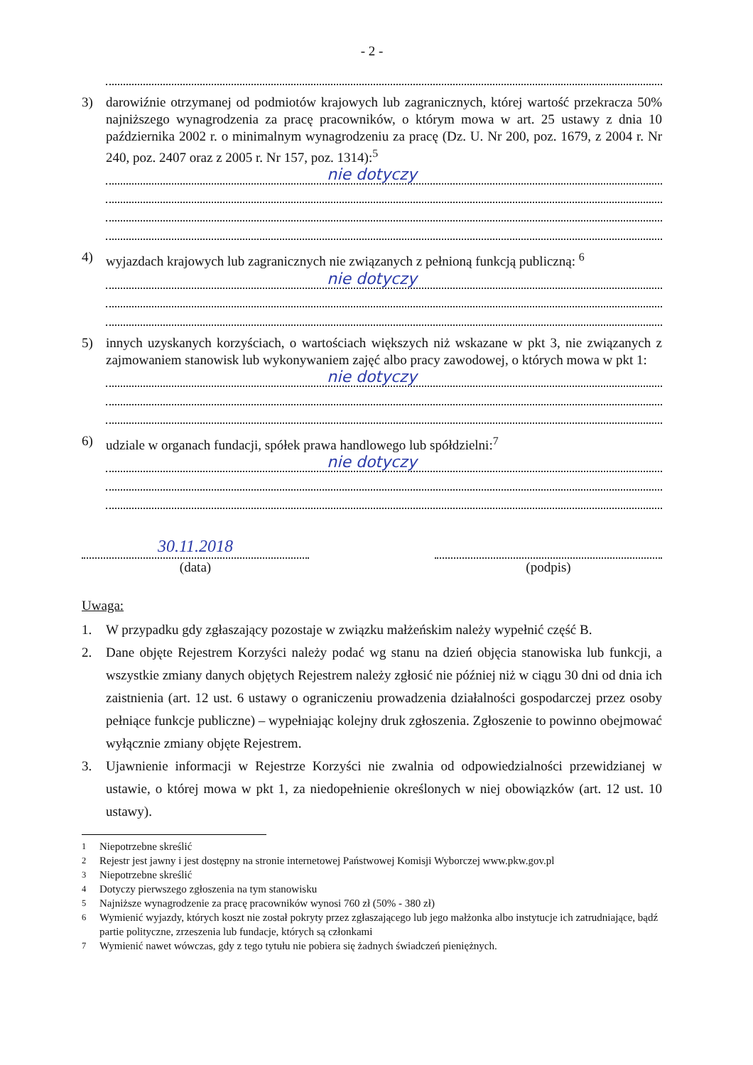- 2 -
3) darowiźnie otrzymanej od podmiotów krajowych lub zagranicznych, której wartość przekracza 50% najniższego wynagrodzenia za pracę pracowników, o którym mowa w art. 25 ustawy z dnia 10 października 2002 r. o minimalnym wynagrodzeniu za pracę (Dz. U. Nr 200, poz. 1679, z 2004 r. Nr 240, poz. 2407 oraz z 2005 r. Nr 157, poz. 1314):<sup>5</sup>
nie dotyczy
4) wyjazdach krajowych lub zagranicznych nie związanych z pełnioną funkcją publiczną: <sup>6</sup>
nie dotyczy
5) innych uzyskanych korzyściach, o wartościach większych niż wskazane w pkt 3, nie związanych z zajmowaniem stanowisk lub wykonywaniem zajęć albo pracy zawodowej, o których mowa w pkt 1:
nie dotyczy
6) udziale w organach fundacji, spółek prawa handlowego lub spółdzielni:<sup>7</sup>
nie dotyczy
30.11.2018
(data)
(podpis)
Uwaga:
1. W przypadku gdy zgłaszający pozostaje w związku małżeńskim należy wypełnić część B.
2. Dane objęte Rejestrem Korzyści należy podać wg stanu na dzień objęcia stanowiska lub funkcji, a wszystkie zmiany danych objętych Rejestrem należy zgłosić nie później niż w ciągu 30 dni od dnia ich zaistnienia (art. 12 ust. 6 ustawy o ograniczeniu prowadzenia działalności gospodarczej przez osoby pełniące funkcje publiczne) – wypełniając kolejny druk zgłoszenia. Zgłoszenie to powinno obejmować wyłącznie zmiany objęte Rejestrem.
3. Ujawnienie informacji w Rejestrze Korzyści nie zwalnia od odpowiedzialności przewidzianej w ustawie, o której mowa w pkt 1, za niedopełnienie określonych w niej obowiązków (art. 12 ust. 10 ustawy).
<sup>1</sup> Niepotrzebne skreślić
<sup>2</sup> Rejestr jest jawny i jest dostępny na stronie internetowej Państwowej Komisji Wyborczej www.pkw.gov.pl
<sup>3</sup> Niepotrzebne skreślić
<sup>4</sup> Dotyczy pierwszego zgłoszenia na tym stanowisku
<sup>5</sup> Najniższe wynagrodzenie za pracę pracowników wynosi 760 zł (50% - 380 zł)
<sup>6</sup> Wymienić wyjazdy, których koszt nie został pokryty przez zgłaszającego lub jego małżonka albo instytucje ich zatrudniające, bądź partie polityczne, zrzeszenia lub fundacje, których są członkami
<sup>7</sup> Wymienić nawet wówczas, gdy z tego tytułu nie pobiera się żadnych świadczeń pieniężnych.